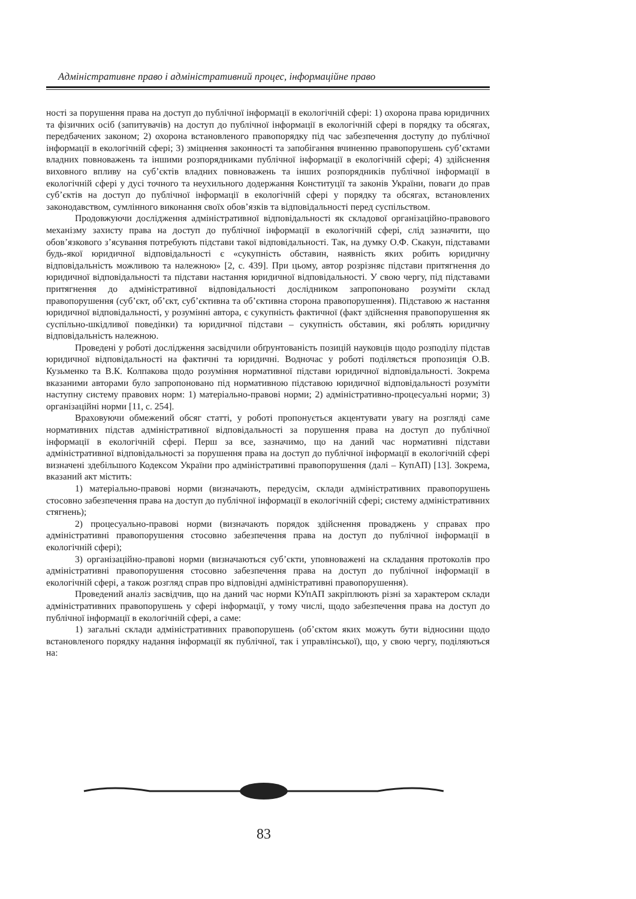Адміністративне право і адміністративний процес, інформаційне право
ності за порушення права на доступ до публічної інформації в екологічній сфері: 1) охорона права юридичних та фізичних осіб (запитувачів) на доступ до публічної інформації в екологічній сфері в порядку та обсягах, передбачених законом; 2) охорона встановленого правопорядку під час забезпечення доступу до публічної інформації в екологічній сфері; 3) зміцнення законності та запобігання вчиненню правопорушень суб’єктами владних повноважень та іншими розпорядниками публічної інформації в екологічній сфері; 4) здійснення виховного впливу на суб’єктів владних повноважень та інших розпорядників публічної інформації в екологічній сфері у дусі точного та неухильного додержання Конституції та законів України, поваги до прав суб’єктів на доступ до публічної інформації в екологічній сфері у порядку та обсягах, встановлених законодавством, сумлінного виконання своїх обов’язків та відповідальності перед суспільством.
Продовжуючи дослідження адміністративної відповідальності як складової організаційно-правового механізму захисту права на доступ до публічної інформації в екологічній сфері, слід зазначити, що обов’язкового з’ясування потребують підстави такої відповідальності. Так, на думку О.Ф. Скакун, підставами будь-якої юридичної відповідальності є «сукупність обставин, наявність яких робить юридичну відповідальність можливою та належною» [2, с. 439]. При цьому, автор розрізняє підстави притягнення до юридичної відповідальності та підстави настання юридичної відповідальності. У свою чергу, під підставами притягнення до адміністративної відповідальності дослідником запропоновано розуміти склад правопорушення (суб’єкт, об’єкт, суб’єктивна та об’єктивна сторона правопорушення). Підставою ж настання юридичної відповідальності, у розумінні автора, є сукупність фактичної (факт здійснення правопорушення як суспільно-шкідливої поведінки) та юридичної підстави – сукупність обставин, які роблять юридичну відповідальність належною.
Проведені у роботі дослідження засвідчили обґрунтованість позицій науковців щодо розподілу підстав юридичної відповідальності на фактичні та юридичні. Водночас у роботі поділяється пропозиція О.В. Кузьменко та В.К. Колпакова щодо розуміння нормативної підстави юридичної відповідальності. Зокрема вказаними авторами було запропоновано під нормативною підставою юридичної відповідальності розуміти наступну систему правових норм: 1) матеріально-правові норми; 2) адміністративно-процесуальні норми; 3) організаційні норми [11, с. 254].
Враховуючи обмежений обсяг статті, у роботі пропонується акцентувати увагу на розгляді саме нормативних підстав адміністративної відповідальності за порушення права на доступ до публічної інформації в екологічній сфері. Перш за все, зазначимо, що на даний час нормативні підстави адміністративної відповідальності за порушення права на доступ до публічної інформації в екологічній сфері визначені здебільшого Кодексом України про адміністративні правопорушення (далі – КупАП) [13]. Зокрема, вказаний акт містить:
1) матеріально-правові норми (визначають, передусім, склади адміністративних правопорушень стосовно забезпечення права на доступ до публічної інформації в екологічній сфері; систему адміністративних стягнень);
2) процесуально-правові норми (визначають порядок здійснення проваджень у справах про адміністративні правопорушення стосовно забезпечення права на доступ до публічної інформації в екологічній сфері);
3) організаційно-правові норми (визначаються суб’єкти, уповноважені на складання протоколів про адміністративні правопорушення стосовно забезпечення права на доступ до публічної інформації в екологічній сфері, а також розгляд справ про відповідні адміністративні правопорушення).
Проведений аналіз засвідчив, що на даний час норми КУпАП закріплюють різні за характером склади адміністративних правопорушень у сфері інформації, у тому числі, щодо забезпечення права на доступ до публічної інформації в екологічній сфері, а саме:
1) загальні склади адміністративних правопорушень (об’єктом яких можуть бути відносини щодо встановленого порядку надання інформації як публічної, так і управлінської), що, у свою чергу, поділяються на:
83